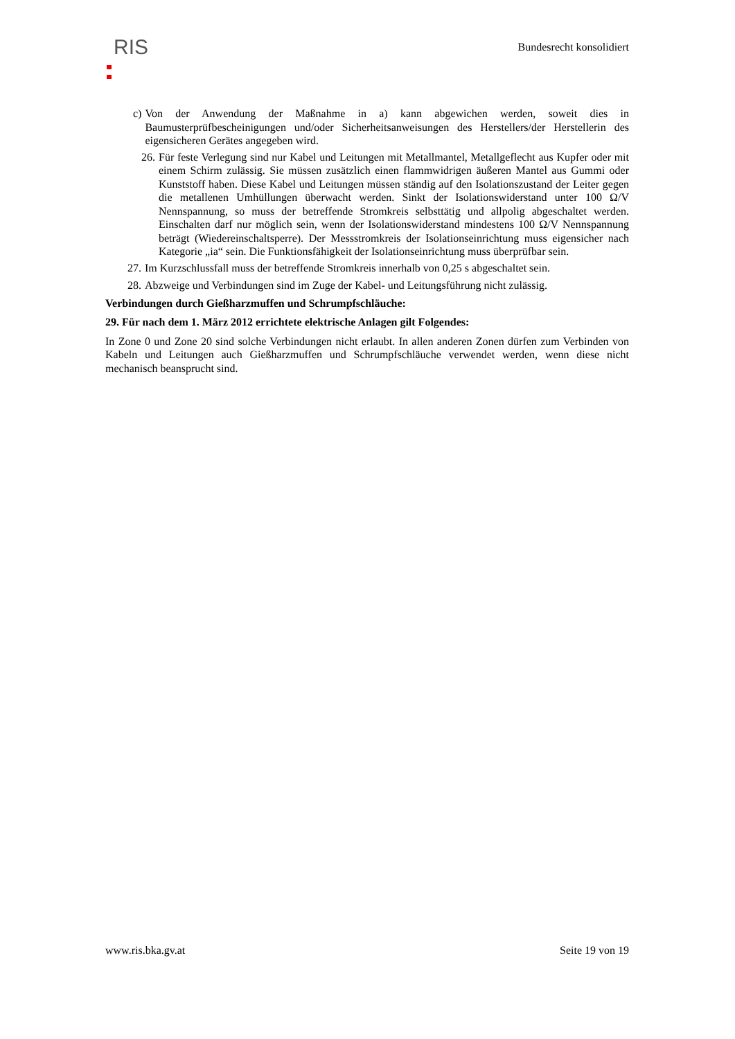RIS
Bundesrecht konsolidiert
c) Von der Anwendung der Maßnahme in a) kann abgewichen werden, soweit dies in Baumusterprüfbescheinigungen und/oder Sicherheitsanweisungen des Herstellers/der Herstellerin des eigensicheren Gerätes angegeben wird.
26. Für feste Verlegung sind nur Kabel und Leitungen mit Metallmantel, Metallgeflecht aus Kupfer oder mit einem Schirm zulässig. Sie müssen zusätzlich einen flammwidrigen äußeren Mantel aus Gummi oder Kunststoff haben. Diese Kabel und Leitungen müssen ständig auf den Isolationszustand der Leiter gegen die metallenen Umhüllungen überwacht werden. Sinkt der Isolationswiderstand unter 100 Ω/V Nennspannung, so muss der betreffende Stromkreis selbsttätig und allpolig abgeschaltet werden. Einschalten darf nur möglich sein, wenn der Isolationswiderstand mindestens 100 Ω/V Nennspannung beträgt (Wiedereinschaltsperre). Der Messstromkreis der Isolationseinrichtung muss eigensicher nach Kategorie „ia“ sein. Die Funktionsfähigkeit der Isolationseinrichtung muss überprüfbar sein.
27. Im Kurzschlussfall muss der betreffende Stromkreis innerhalb von 0,25 s abgeschaltet sein.
28. Abzweige und Verbindungen sind im Zuge der Kabel- und Leitungsführung nicht zulässig.
Verbindungen durch Gießharzmuffen und Schrumpfschläuche:
29. Für nach dem 1. März 2012 errichtete elektrische Anlagen gilt Folgendes:
In Zone 0 und Zone 20 sind solche Verbindungen nicht erlaubt. In allen anderen Zonen dürfen zum Verbinden von Kabeln und Leitungen auch Gießharzmuffen und Schrumpfschläuche verwendet werden, wenn diese nicht mechanisch beansprucht sind.
www.ris.bka.gv.at Seite 19 von 19